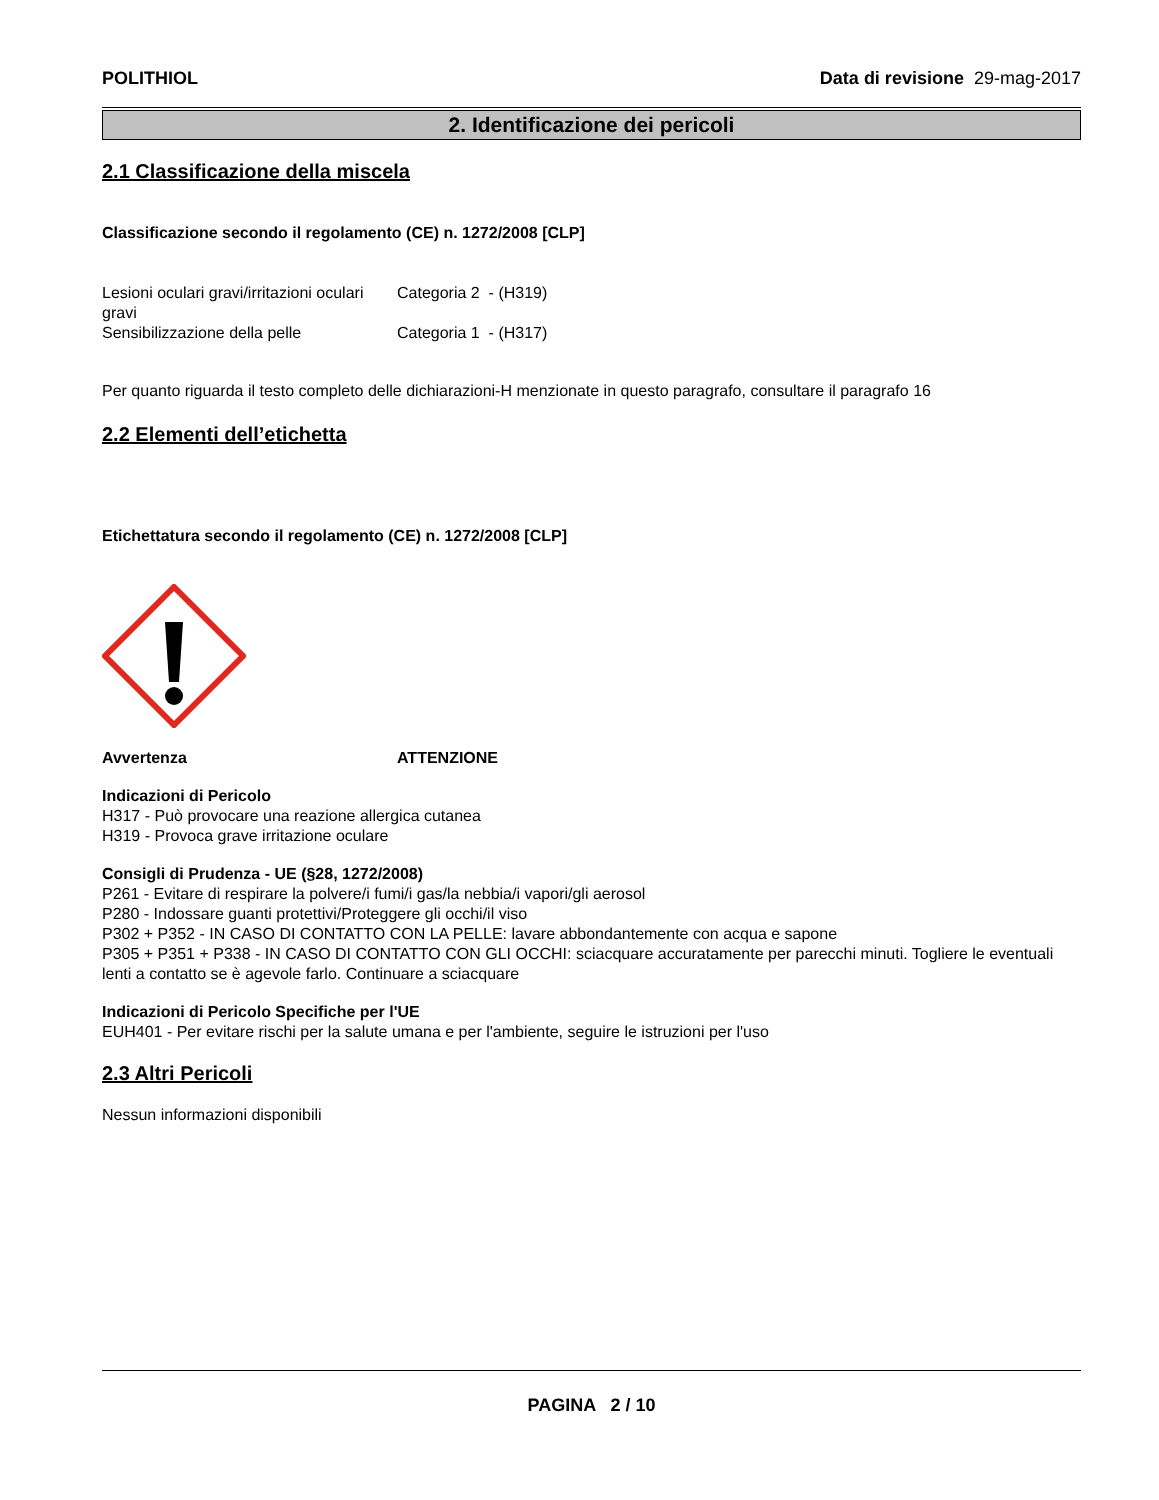POLITHIOL Data di revisione 29-mag-2017
2. Identificazione dei pericoli
2.1 Classificazione della miscela
Classificazione secondo il regolamento (CE) n. 1272/2008 [CLP]
| Lesioni oculari gravi/irritazioni oculari gravi | Categoria 2 - (H319) |
| Sensibilizzazione della pelle | Categoria 1 - (H317) |
Per quanto riguarda il testo completo delle dichiarazioni-H menzionate in questo paragrafo, consultare il paragrafo 16
2.2 Elementi dell’etichetta
Etichettatura secondo il regolamento (CE) n. 1272/2008 [CLP]
| Avvertenza | ATTENZIONE |
Indicazioni di Pericolo
H317 - Può provocare una reazione allergica cutanea
H319 - Provoca grave irritazione oculare
Consigli di Prudenza - UE (§28, 1272/2008)
P261 - Evitare di respirare la polvere/i fumi/i gas/la nebbia/i vapori/gli aerosol
P280 - Indossare guanti protettivi/Proteggere gli occhi/il viso
P302 + P352 - IN CASO DI CONTATTO CON LA PELLE: lavare abbondantemente con acqua e sapone
P305 + P351 + P338 - IN CASO DI CONTATTO CON GLI OCCHI: sciacquare accuratamente per parecchi minuti. Togliere le eventuali lenti a contatto se è agevole farlo. Continuare a sciacquare
Indicazioni di Pericolo Specifiche per l'UE
EUH401 - Per evitare rischi per la salute umana e per l'ambiente, seguire le istruzioni per l'uso
2.3 Altri Pericoli
Nessun informazioni disponibili
PAGINA 2 / 10